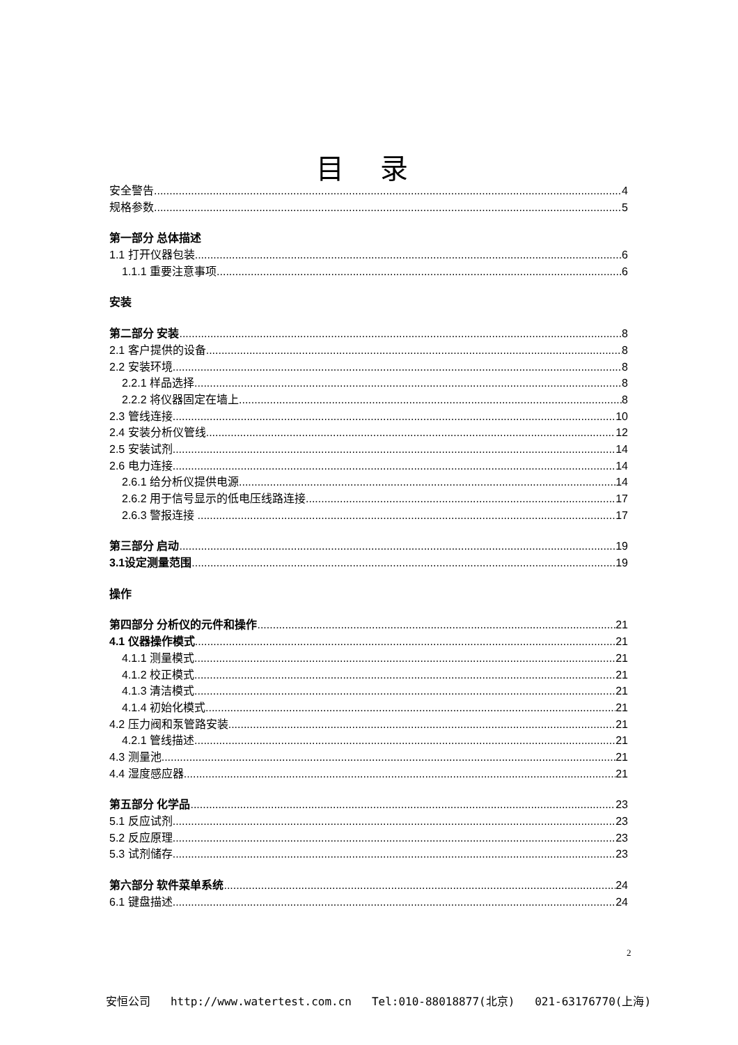目 录
安全警告 4
规格参数 5
第一部分 总体描述
1.1 打开仪器包装 6
1.1.1 重要注意事项. 6
安装
第二部分 安装 8
2.1 客户提供的设备 8
2.2 安装环境 8
2.2.1 样品选择. 8
2.2.2 将仪器固定在墙上 8
2.3 管线连接 10
2.4 安装分析仪管线 12
2.5 安装试剂 14
2.6 电力连接.. 14
2.6.1 给分析仪提供电源 14
2.6.2 用于信号显示的低电压线路连接 17
2.6.3 警报连接 .. 17
第三部分 启动 19
3.1设定测量范围 19
操作
第四部分 分析仪的元件和操作 21
4.1 仪器操作模式 21
4.1.1 测量模式 21
4.1.2 校正模式 21
4.1.3 清洁模式 21
4.1.4 初始化模式.. 21
4.2 压力阀和泵管路安装 21
4.2.1 管线描述. 21
4.3 测量池 21
4.4 湿度感应器 21
第五部分 化学品 23
5.1 反应试剂 23
5.2 反应原理.. 23
5.3 试剂储存 23
第六部分 软件菜单系统 24
6.1 键盘描述 24
2
安恒公司 http://www.watertest.com.cn Tel:010-88018877(北京) 021-63176770(上海)